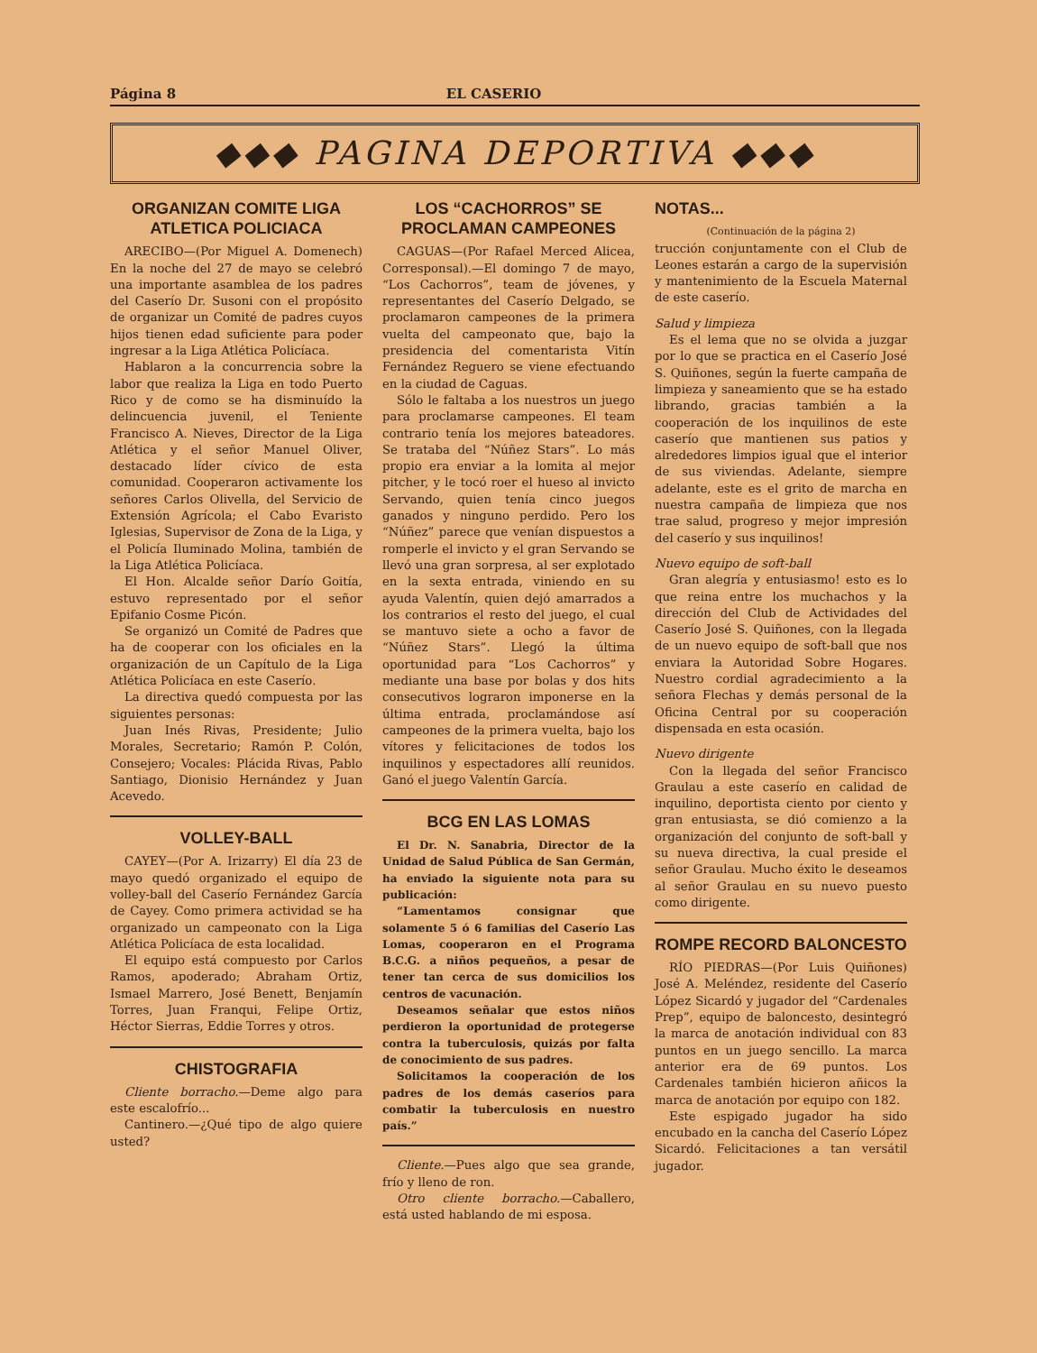Página 8 EL CASERIO
◆◆◆ PAGINA DEPORTIVA ◆◆◆
ORGANIZAN COMITE LIGA ATLETICA POLICIACA
ARECIBO—(Por Miguel A. Domenech) En la noche del 27 de mayo se celebró una importante asamblea de los padres del Caserío Dr. Susoni con el propósito de organizar un Comité de padres cuyos hijos tienen edad suficiente para poder ingresar a la Liga Atlética Policíaca.
Hablaron a la concurrencia sobre la labor que realiza la Liga en todo Puerto Rico y de como se ha disminuído la delincuencia juvenil, el Teniente Francisco A. Nieves, Director de la Liga Atlética y el señor Manuel Oliver, destacado líder cívico de esta comunidad. Cooperaron activamente los señores Carlos Olivella, del Servicio de Extensión Agrícola; el Cabo Evaristo Iglesias, Supervisor de Zona de la Liga, y el Policía Iluminado Molina, también de la Liga Atlética Policíaca.
El Hon. Alcalde señor Darío Goitía, estuvo representado por el señor Epifanio Cosme Picón.
Se organizó un Comité de Padres que ha de cooperar con los oficiales en la organización de un Capítulo de la Liga Atlética Policíaca en este Caserío.
La directiva quedó compuesta por las siguientes personas:
Juan Inés Rivas, Presidente; Julio Morales, Secretario; Ramón P. Colón, Consejero; Vocales: Plácida Rivas, Pablo Santiago, Dionisio Hernández y Juan Acevedo.
VOLLEY-BALL
CAYEY—(Por A. Irizarry) El día 23 de mayo quedó organizado el equipo de volley-ball del Caserío Fernández García de Cayey. Como primera actividad se ha organizado un campeonato con la Liga Atlética Policíaca de esta localidad.
El equipo está compuesto por Carlos Ramos, apoderado; Abraham Ortiz, Ismael Marrero, José Benett, Benjamín Torres, Juan Franqui, Felipe Ortiz, Héctor Sierras, Eddie Torres y otros.
CHISTOGRAFIA
Cliente borracho.—Deme algo para este escalofrío...
Cantinero.—¿Qué tipo de algo quiere usted?
LOS “CACHORROS” SE PROCLAMAN CAMPEONES
CAGUAS—(Por Rafael Merced Alicea, Corresponsal).—El domingo 7 de mayo, “Los Cachorros”, team de jóvenes, y representantes del Caserío Delgado, se proclamaron campeones de la primera vuelta del campeonato que, bajo la presidencia del comentarista Vitín Fernández Reguero se viene efectuando en la ciudad de Caguas.
Sólo le faltaba a los nuestros un juego para proclamarse campeones. El team contrario tenía los mejores bateadores. Se trataba del “Núñez Stars”. Lo más propio era enviar a la lomita al mejor pitcher, y le tocó roer el hueso al invicto Servando, quien tenía cinco juegos ganados y ninguno perdido. Pero los “Núñez” parece que venían dispuestos a romperle el invicto y el gran Servando se llevó una gran sorpresa, al ser explotado en la sexta entrada, viniendo en su ayuda Valentín, quien dejó amarrados a los contrarios el resto del juego, el cual se mantuvo siete a ocho a favor de “Núñez Stars”. Llegó la última oportunidad para “Los Cachorros” y mediante una base por bolas y dos hits consecutivos lograron imponerse en la última entrada, proclamándose así campeones de la primera vuelta, bajo los vítores y felicitaciones de todos los inquilinos y espectadores allí reunidos. Ganó el juego Valentín García.
BCG EN LAS LOMAS
El Dr. N. Sanabria, Director de la Unidad de Salud Pública de San Germán, ha enviado la siguiente nota para su publicación:
“Lamentamos consignar que solamente 5 ó 6 familias del Caserío Las Lomas, cooperaron en el Programa B.C.G. a niños pequeños, a pesar de tener tan cerca de sus domicilios los centros de vacunación.
Deseamos señalar que estos niños perdieron la oportunidad de protegerse contra la tuberculosis, quizás por falta de conocimiento de sus padres.
Solicitamos la cooperación de los padres de los demás caseríos para combatir la tuberculosis en nuestro país.”
Cliente.—Pues algo que sea grande, frío y lleno de ron.
Otro cliente borracho.—Caballero, está usted hablando de mi esposa.
NOTAS...
(Continuación de la página 2)
trucción conjuntamente con el Club de Leones estarán a cargo de la supervisión y mantenimiento de la Escuela Maternal de este caserío.
Salud y limpieza
Es el lema que no se olvida a juzgar por lo que se practica en el Caserío José S. Quiñones, según la fuerte campaña de limpieza y saneamiento que se ha estado librando, gracias también a la cooperación de los inquilinos de este caserío que mantienen sus patios y alrededores limpios igual que el interior de sus viviendas. Adelante, siempre adelante, este es el grito de marcha en nuestra campaña de limpieza que nos trae salud, progreso y mejor impresión del caserío y sus inquilinos!
Nuevo equipo de soft-ball
Gran alegría y entusiasmo! esto es lo que reina entre los muchachos y la dirección del Club de Actividades del Caserío José S. Quiñones, con la llegada de un nuevo equipo de soft-ball que nos enviara la Autoridad Sobre Hogares. Nuestro cordial agradecimiento a la señora Flechas y demás personal de la Oficina Central por su cooperación dispensada en esta ocasión.
Nuevo dirigente
Con la llegada del señor Francisco Graulau a este caserío en calidad de inquilino, deportista ciento por ciento y gran entusiasta, se dió comienzo a la organización del conjunto de soft-ball y su nueva directiva, la cual preside el señor Graulau. Mucho éxito le deseamos al señor Graulau en su nuevo puesto como dirigente.
ROMPE RECORD BALONCESTO
RÍO PIEDRAS—(Por Luis Quiñones) José A. Meléndez, residente del Caserío López Sicardó y jugador del “Cardenales Prep”, equipo de baloncesto, desintegró la marca de anotación individual con 83 puntos en un juego sencillo. La marca anterior era de 69 puntos. Los Cardenales también hicieron añicos la marca de anotación por equipo con 182.
Este espigado jugador ha sido encubado en la cancha del Caserío López Sicardó. Felicitaciones a tan versátil jugador.